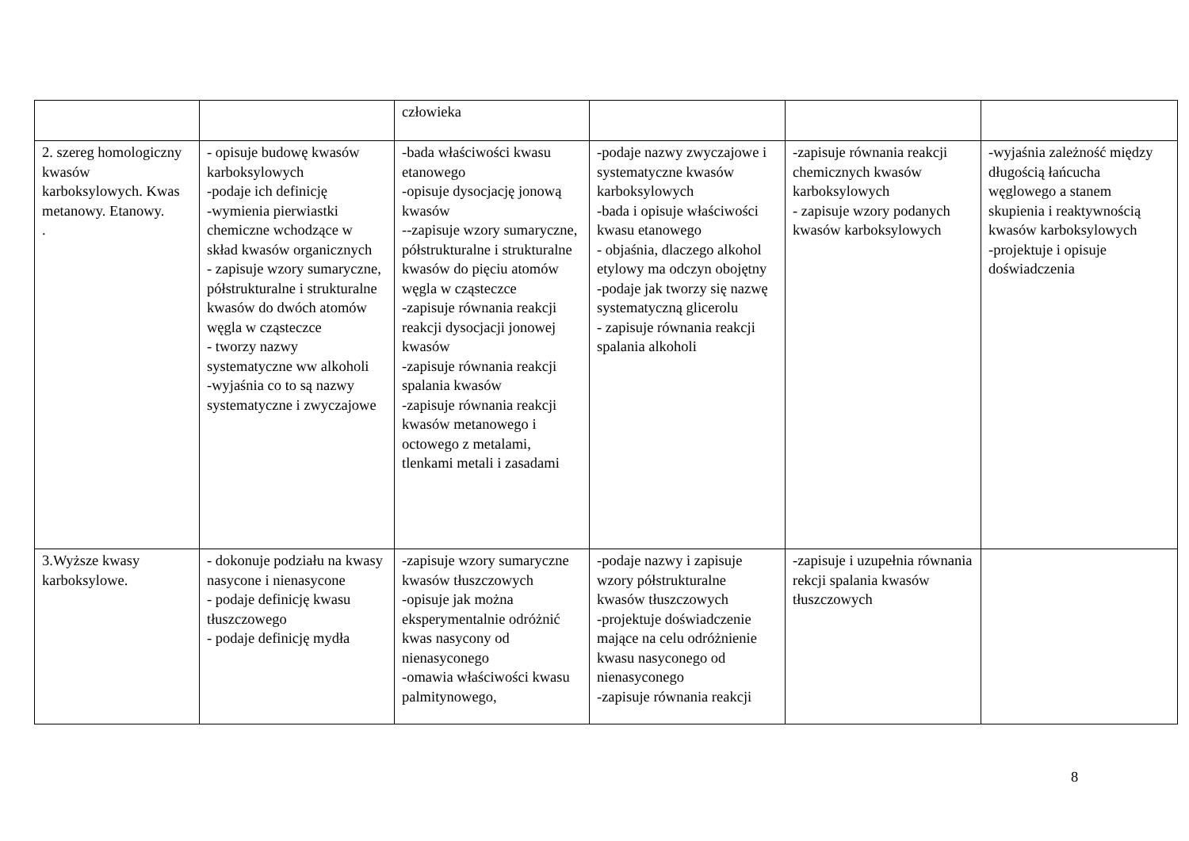| | | człowieka | | | |
| 2. szereg homologiczny kwasów karboksylowych. Kwas metanowy. Etanowy. . | - opisuje budowę kwasów karboksylowych -podaje ich definicję -wymienia pierwiastki chemiczne wchodzące w skład kwasów organicznych - zapisuje wzory sumaryczne, półstrukturalne i strukturalne kwasów do dwóch atomów węgla w cząsteczce - tworzy nazwy systematyczne ww alkoholi -wyjaśnia co to są nazwy systematyczne i zwyczajowe | -bada właściwości kwasu etanowego -opisuje dysocjację jonową kwasów --zapisuje wzory sumaryczne, półstrukturalne i strukturalne kwasów do pięciu atomów węgla w cząsteczce -zapisuje równania reakcji reakcji dysocjacji jonowej kwasów -zapisuje równania reakcji spalania kwasów -zapisuje równania reakcji kwasów metanowego i octowego z metalami, tlenkami metali i zasadami | -podaje nazwy zwyczajowe i systematyczne kwasów karboksylowych -bada i opisuje właściwości kwasu etanowego - objaśnia, dlaczego alkohol etylowy ma odczyn obojętny -podaje jak tworzy się nazwę systematyczną glicerolu - zapisuje równania reakcji spalania alkoholi | -zapisuje równania reakcji chemicznych kwasów karboksylowych - zapisuje wzory podanych kwasów karboksylowych | -wyjaśnia zależność między długością łańcucha węglowego a stanem skupienia i reaktywnością kwasów karboksylowych -projektuje i opisuje doświadczenia |
| 3.Wyższe kwasy karboksylowe. | - dokonuje podziału na kwasy nasycone i nienasycone - podaje definicję kwasu tłuszczowego - podaje definicję mydła | -zapisuje wzory sumaryczne kwasów tłuszczowych -opisuje jak można eksperymentalnie odróżnić kwas nasycony od nienasyconego -omawia właściwości kwasu palmitynowego, | -podaje nazwy i zapisuje wzory półstrukturalne kwasów tłuszczowych -projektuje doświadczenie mające na celu odróżnienie kwasu nasyconego od nienasyconego -zapisuje równania reakcji | -zapisuje i uzupełnia równania rekcji spalania kwasów tłuszczowych | |
8